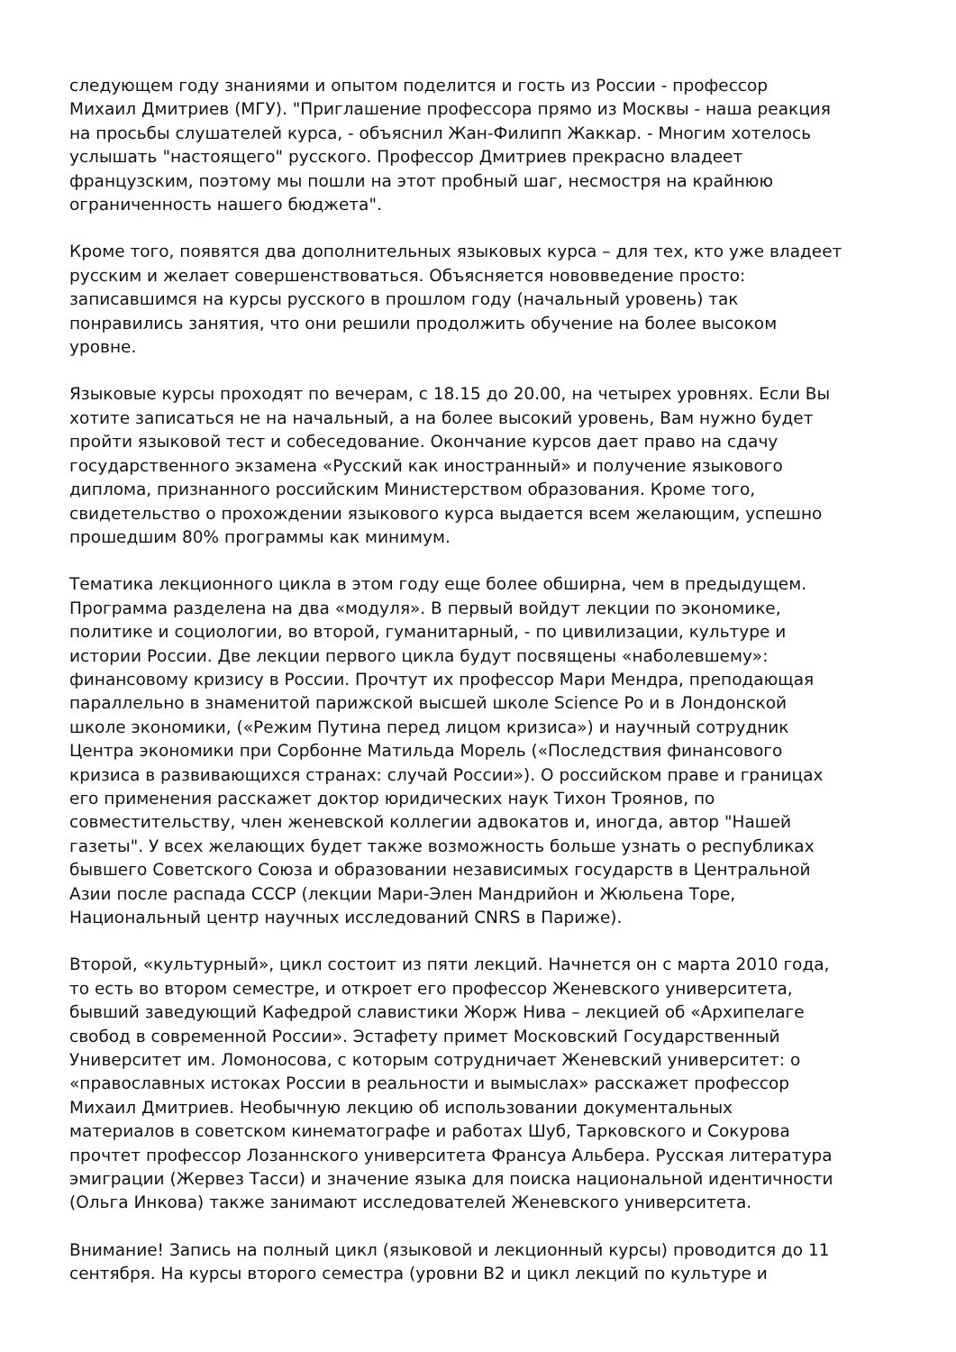следующем году знаниями и опытом поделится и гость из России - профессор Михаил Дмитриев (МГУ). "Приглашение профессора прямо из Москвы - наша реакция на просьбы слушателей курса, - объяснил Жан-Филипп Жаккар. - Многим хотелось услышать "настоящего" русского. Профессор Дмитриев прекрасно владеет французским, поэтому мы пошли на этот пробный шаг, несмостря на крайнюю ограниченность нашего бюджета".
Кроме того, появятся два дополнительных языковых курса – для тех, кто уже владеет русским и желает совершенствоваться. Объясняется нововведение просто: записавшимся на курсы русского в прошлом году (начальный уровень) так понравились занятия, что они решили продолжить обучение на более высоком уровне.
Языковые курсы проходят по вечерам, с 18.15 до 20.00, на четырех уровнях. Если Вы хотите записаться не на начальный, а на более высокий уровень, Вам нужно будет пройти языковой тест и собеседование. Окончание курсов дает право на сдачу государственного экзамена «Русский как иностранный» и получение языкового диплома, признанного российским Министерством образования. Кроме того, свидетельство о прохождении языкового курса выдается всем желающим, успешно прошедшим 80% программы как минимум.
Тематика лекционного цикла в этом году еще более обширна, чем в предыдущем. Программа разделена на два «модуля». В первый войдут лекции по экономике, политике и социологии, во второй, гуманитарный, - по цивилизации, культуре и истории России. Две лекции первого цикла будут посвящены «наболевшему»: финансовому кризису в России. Прочтут их профессор Мари Мендра, преподающая параллельно в знаменитой парижской высшей школе Science Po и в Лондонской школе экономики, («Режим Путина перед лицом кризиса») и научный сотрудник Центра экономики при Сорбонне Матильда Морель («Последствия финансового кризиса в развивающихся странах: случай России»). О российском праве и границах его применения расскажет доктор юридических наук Тихон Троянов, по совместительству, член женевской коллегии адвокатов и, иногда, автор "Нашей газеты". У всех желающих будет также возможность больше узнать о республиках бывшего Советского Союза и образовании независимых государств в Центральной Азии после распада СССР (лекции Мари-Элен Мандрийон и Жюльена Торе, Национальный центр научных исследований CNRS в Париже).
Второй, «культурный», цикл состоит из пяти лекций. Начнется он с марта 2010 года, то есть во втором семестре, и откроет его профессор Женевского университета, бывший заведующий Кафедрой славистики Жорж Нива – лекцией об «Архипелаге свобод в современной России». Эстафету примет Московский Государственный Университет им. Ломоносова, с которым сотрудничает Женевский университет: о «православных истоках России в реальности и вымыслах» расскажет профессор Михаил Дмитриев. Необычную лекцию об использовании документальных материалов в советском кинематографе и работах Шуб, Тарковского и Сокурова прочтет профессор Лозаннского университета Франсуа Альбера. Русская литература эмиграции (Жервез Тасси) и значение языка для поиска национальной идентичности (Ольга Инкова) также занимают исследователей Женевского университета.
Внимание! Запись на полный цикл (языковой и лекционный курсы) проводится до 11 сентября. На курсы второго семестра (уровни B2 и цикл лекций по культуре и